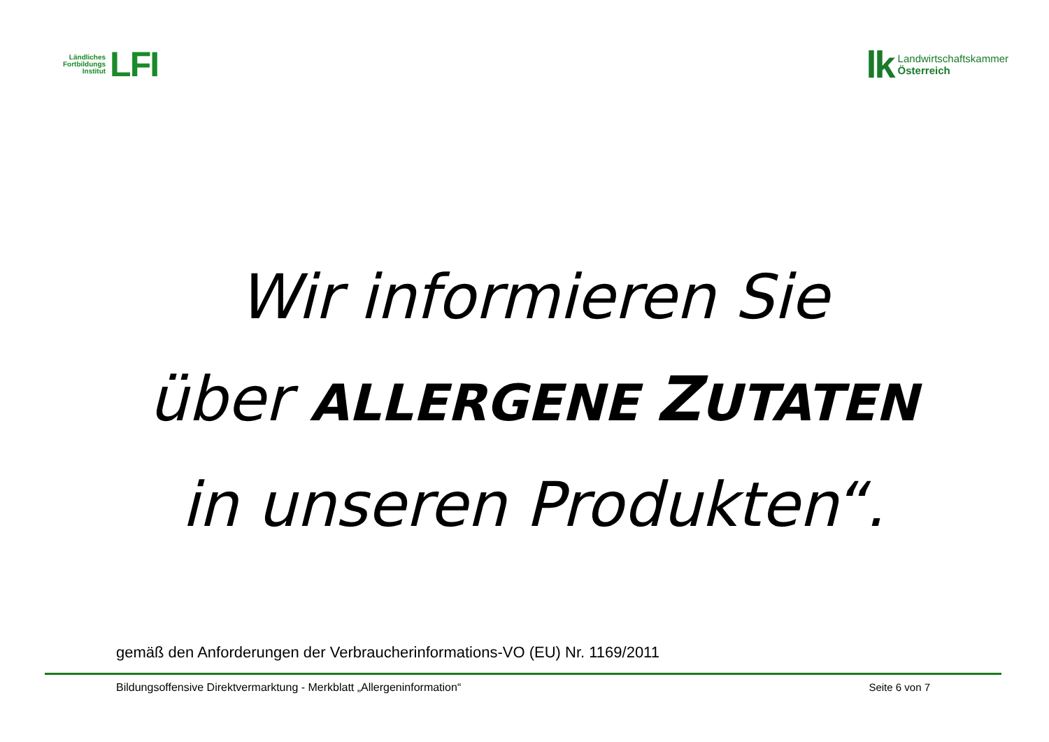Ländliches
Fortbildungs
Institut
LFI
lk
Landwirtschaftskammer
Österreich
Wir informieren Sie
über ALLERGENE ZUTATEN
in unseren Produkten“.
gemäß den Anforderungen der Verbraucherinformations-VO (EU) Nr. 1169/2011
Bildungsoffensive Direktvermarktung - Merkblatt „Allergeninformation“ Seite 6 von 7